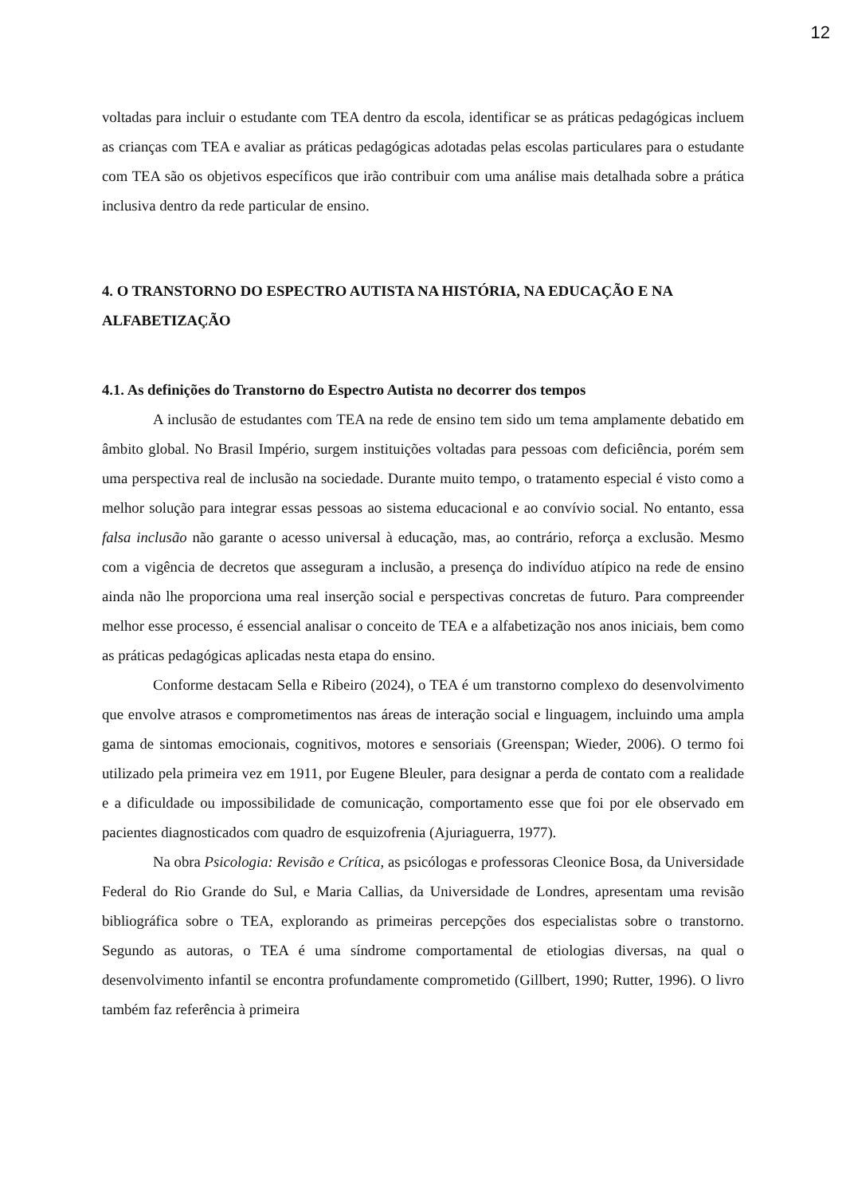12
voltadas para incluir o estudante com TEA dentro da escola, identificar se as práticas pedagógicas incluem as crianças com TEA e avaliar as práticas pedagógicas adotadas pelas escolas particulares para o estudante com TEA são os objetivos específicos que irão contribuir com uma análise mais detalhada sobre a prática inclusiva dentro da rede particular de ensino.
4. O TRANSTORNO DO ESPECTRO AUTISTA NA HISTÓRIA, NA EDUCAÇÃO E NA ALFABETIZAÇÃO
4.1. As definições do Transtorno do Espectro Autista no decorrer dos tempos
A inclusão de estudantes com TEA na rede de ensino tem sido um tema amplamente debatido em âmbito global. No Brasil Império, surgem instituições voltadas para pessoas com deficiência, porém sem uma perspectiva real de inclusão na sociedade. Durante muito tempo, o tratamento especial é visto como a melhor solução para integrar essas pessoas ao sistema educacional e ao convívio social. No entanto, essa falsa inclusão não garante o acesso universal à educação, mas, ao contrário, reforça a exclusão. Mesmo com a vigência de decretos que asseguram a inclusão, a presença do indivíduo atípico na rede de ensino ainda não lhe proporciona uma real inserção social e perspectivas concretas de futuro. Para compreender melhor esse processo, é essencial analisar o conceito de TEA e a alfabetização nos anos iniciais, bem como as práticas pedagógicas aplicadas nesta etapa do ensino.
Conforme destacam Sella e Ribeiro (2024), o TEA é um transtorno complexo do desenvolvimento que envolve atrasos e comprometimentos nas áreas de interação social e linguagem, incluindo uma ampla gama de sintomas emocionais, cognitivos, motores e sensoriais (Greenspan; Wieder, 2006). O termo foi utilizado pela primeira vez em 1911, por Eugene Bleuler, para designar a perda de contato com a realidade e a dificuldade ou impossibilidade de comunicação, comportamento esse que foi por ele observado em pacientes diagnosticados com quadro de esquizofrenia (Ajuriaguerra, 1977).
Na obra Psicologia: Revisão e Crítica, as psicólogas e professoras Cleonice Bosa, da Universidade Federal do Rio Grande do Sul, e Maria Callias, da Universidade de Londres, apresentam uma revisão bibliográfica sobre o TEA, explorando as primeiras percepções dos especialistas sobre o transtorno. Segundo as autoras, o TEA é uma síndrome comportamental de etiologias diversas, na qual o desenvolvimento infantil se encontra profundamente comprometido (Gillbert, 1990; Rutter, 1996). O livro também faz referência à primeira